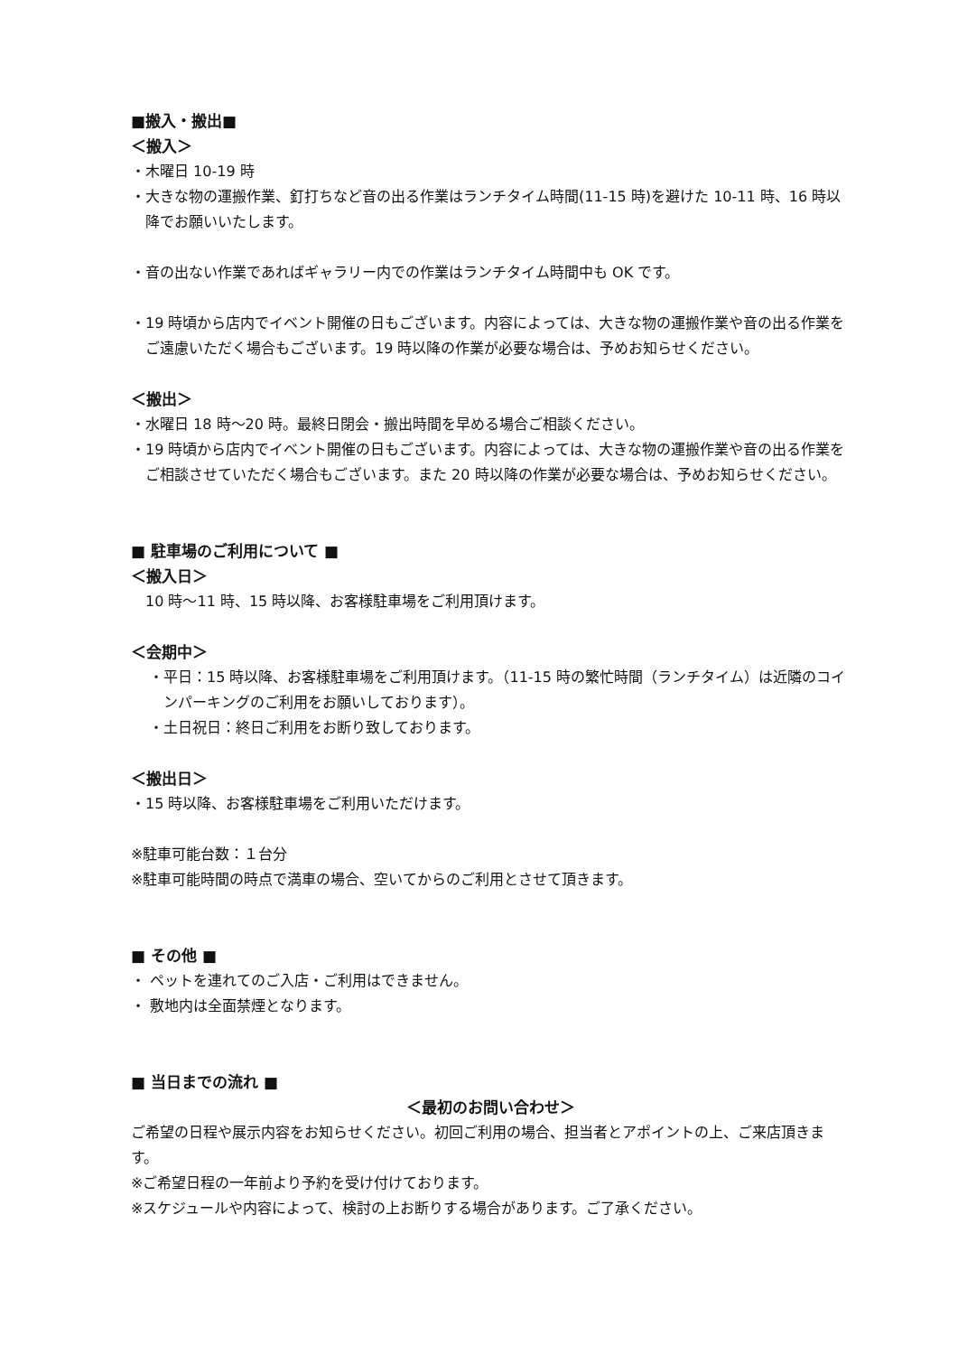■搬入・搬出■
＜搬入＞
・木曜日 10-19 時
・大きな物の運搬作業、釘打ちなど音の出る作業はランチタイム時間(11-15 時)を避けた 10-11 時、16 時以降でお願いいたします。
・音の出ない作業であればギャラリー内での作業はランチタイム時間中も OK です。
・19 時頃から店内でイベント開催の日もございます。内容によっては、大きな物の運搬作業や音の出る作業をご遠慮いただく場合もございます。19 時以降の作業が必要な場合は、予めお知らせください。
＜搬出＞
・水曜日 18 時～20 時。最終日閉会・搬出時間を早める場合ご相談ください。
・19 時頃から店内でイベント開催の日もございます。内容によっては、大きな物の運搬作業や音の出る作業をご相談させていただく場合もございます。また 20 時以降の作業が必要な場合は、予めお知らせください。
■ 駐車場のご利用について ■
＜搬入日＞
10 時～11 時、15 時以降、お客様駐車場をご利用頂けます。
＜会期中＞
・平日：15 時以降、お客様駐車場をご利用頂けます。（11-15 時の繁忙時間（ランチタイム）は近隣のコインパーキングのご利用をお願いしております）。
・土日祝日：終日ご利用をお断り致しております。
＜搬出日＞
・15 時以降、お客様駐車場をご利用いただけます。
※駐車可能台数：１台分
※駐車可能時間の時点で満車の場合、空いてからのご利用とさせて頂きます。
■ その他 ■
・ ペットを連れてのご入店・ご利用はできません。
・ 敷地内は全面禁煙となります。
■ 当日までの流れ ■
＜最初のお問い合わせ＞
ご希望の日程や展示内容をお知らせください。初回ご利用の場合、担当者とアポイントの上、ご来店頂きます。
※ご希望日程の一年前より予約を受け付けております。
※スケジュールや内容によって、検討の上お断りする場合があります。ご了承ください。